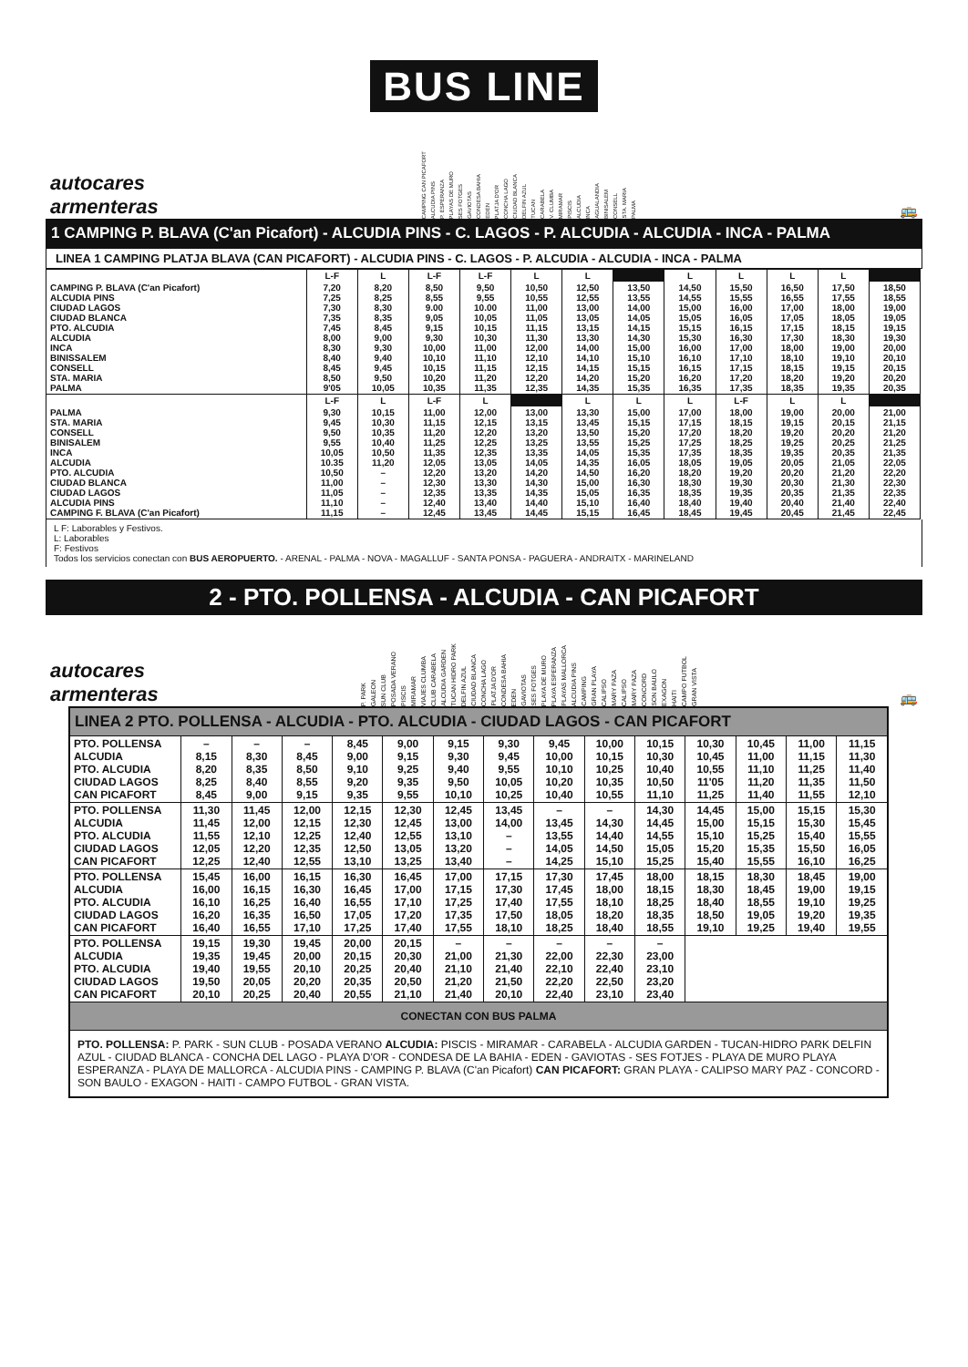BUS LINE
autocares
armenteras
CAMPING CAN PICAFORT ALCUDIA PINS P. ESPERANZA PLAYAS DE MURO SES FOTGES GAVIOTAS CONDESA BAHIA EDEN PLATJA D'OR CONCHA LAGO CIUDAD BLANCA DELFIN AZUL TUCAN CARABELA V. CLUMBA MIRAMAR PISCIS ALCUDIA INCA AGUALANDIA BINISALEM CONSELL STA. MARIA PALMA
🚌
1 CAMPING P. BLAVA (C'an Picafort) - ALCUDIA PINS - C. LAGOS - P. ALCUDIA - ALCUDIA - INCA - PALMA
LINEA 1 CAMPING PLATJA BLAVA (CAN PICAFORT) - ALCUDIA PINS - C. LAGOS - P. ALCUDIA - ALCUDIA - INCA - PALMA
| | L-F | L | L-F | L-F | L | L | | L | L | L | L | |
| --- | --- | --- | --- | --- | --- | --- | --- | --- | --- | --- | --- | --- |
| CAMPING P. BLAVA (C'an Picafort) ALCUDIA PINS CIUDAD LAGOS CIUDAD BLANCA PTO. ALCUDIA ALCUDIA INCA BINISSALEM CONSELL STA. MARIA PALMA | 7,20 7,25 7,30 7,35 7,45 8,00 8,30 8,40 8,45 8,50 9'05 | 8,20 8,25 8,30 8,35 8,45 9,00 9,30 9,40 9,45 9,50 10,05 | 8,50 8,55 9.00 9,05 9,15 9,30 10,00 10,10 10,15 10,20 10,35 | 9,50 9,55 10.00 10,05 10,15 10,30 11,00 11,10 11,15 11,20 11,35 | 10,50 10,55 11,00 11,05 11,15 11,30 12,00 12,10 12,15 12,20 12,35 | 12,50 12,55 13,00 13,05 13,15 13,30 14,00 14,10 14,15 14,20 14,35 | 13,50 13,55 14,00 14,05 14,15 14,30 15,00 15,10 15,15 15,20 15,35 | 14,50 14,55 15,00 15,05 15,15 15,30 16,00 16,10 16,15 16,20 16,35 | 15,50 15,55 16,00 16,05 16,15 16,30 17,00 17,10 17,15 17,20 17,35 | 16,50 16,55 17,00 17,05 17,15 17,30 18,00 18,10 18,15 18,20 18,35 | 17,50 17,55 18,00 18,05 18,15 18,30 19,00 19,10 19,15 19,20 19,35 | 18,50 18,55 19,00 19,05 19,15 19,30 20,00 20,10 20,15 20,20 20,35 |
| | L-F | L | L-F | L | | L | L | L | L-F | L | L | |
| PALMA STA. MARIA CONSELL BINISALEM INCA ALCUDIA PTO. ALCUDIA CIUDAD BLANCA CIUDAD LAGOS ALCUDIA PINS CAMPING F. BLAVA (C'an Picafort) | 9,30 9,45 9,50 9,55 10,05 10.35 10,50 11,00 11,05 11,10 11,15 | 10,15 10,30 10,35 10,40 10,50 11,20 – – – – – | 11,00 11,15 11,20 11,25 11,35 12,05 12,20 12,30 12,35 12,40 12,45 | 12,00 12,15 12,20 12,25 12,35 13,05 13,20 13,30 13,35 13,40 13,45 | 13,00 13,15 13,20 13,25 13,35 14,05 14,20 14,30 14,35 14,40 14,45 | 13,30 13,45 13,50 13,55 14,05 14,35 14,50 15,00 15,05 15,10 15,15 | 15,00 15,15 15,20 15,25 15,35 16,05 16,20 16,30 16,35 16,40 16,45 | 17,00 17,15 17,20 17,25 17,35 18,05 18,20 18,30 18,35 18,40 18,45 | 18,00 18,15 18,20 18,25 18,35 19,05 19,20 19,30 19,35 19,40 19,45 | 19,00 19,15 19,20 19,25 19,35 20,05 20,20 20,30 20,35 20,40 20,45 | 20,00 20,15 20,20 20,25 20,35 21,05 21,20 21,30 21,35 21,40 21,45 | 21,00 21,15 21,20 21,25 21,35 22,05 22,20 22,30 22,35 22,40 22,45 |
L F: Laborables y Festivos.
L: Laborables
F: Festivos
Todos los servicios conectan con BUS AEROPUERTO. - ARENAL - PALMA - NOVA - MAGALLUF - SANTA PONSA - PAGUERA - ANDRAITX - MARINELAND
2 - PTO. POLLENSA - ALCUDIA - CAN PICAFORT
autocares
armenteras
P. PARK GALEON SUN CLUB POSADA VERANO PISCIS MIRAMAR VIAJES CLUMBA CLUB CARABELA ALCUDIA GARDEN TUCAN HIDRO PARK DELFIN AZUL CIUDAD BLANCA CONCHA LAGO PLATJA D'OR CONDESA BAHIA EDEN GAVIOTAS SES FOTGES PLAYA DE MURO PLAYA ESPERANZA PLAYAS MALLORCA ALCUDIA PINS CAMPING GRAN PLAYA CALIPSO MARY PAZA CALIPSO MARY PAZA CONCORD SON BAULO EXAGON HAITI CAMPO FUTBOL GRAN VISTA
🚌
| LINEA 2 PTO. POLLENSA - ALCUDIA - PTO. ALCUDIA - CIUDAD LAGOS - CAN PICAFORT | | | | | | | | | | | | | | |
| --- | --- | --- | --- | --- | --- | --- | --- | --- | --- | --- | --- | --- | --- | --- |
| PTO. POLLENSA ALCUDIA PTO. ALCUDIA CIUDAD LAGOS CAN PICAFORT | – 8,15 8,20 8,25 8,45 | – 8,30 8,35 8,40 9,00 | – 8,45 8,50 8,55 9,15 | 8,45 9,00 9,10 9,20 9,35 | 9,00 9,15 9,25 9,35 9,55 | 9,15 9,30 9,40 9,50 10,10 | 9,30 9,45 9,55 10,05 10,25 | 9,45 10,00 10,10 10,20 10,40 | 10,00 10,15 10,25 10,35 10,55 | 10,15 10,30 10,40 10,50 11,10 | 10,30 10,45 10,55 11'05 11,25 | 10,45 11,00 11,10 11,20 11,40 | 11,00 11,15 11,25 11,35 11,55 | 11,15 11,30 11,40 11,50 12,10 |
| PTO. POLLENSA ALCUDIA PTO. ALCUDIA CIUDAD LAGOS CAN PICAFORT | 11,30 11,45 11,55 12,05 12,25 | 11,45 12,00 12,10 12,20 12,40 | 12,00 12,15 12,25 12,35 12,55 | 12,15 12,30 12,40 12,50 13,10 | 12,30 12,45 12,55 13,05 13,25 | 12,45 13,00 13,10 13,20 13,40 | 13,45 14,00 – – – | – 13,45 13,55 14,05 14,25 | – 14,30 14,40 14,50 15,10 | 14,30 14,45 14,55 15,05 15,25 | 14,45 15,00 15,10 15,20 15,40 | 15,00 15,15 15,25 15,35 15,55 | 15,15 15,30 15,40 15,50 16,10 | 15,30 15,45 15,55 16,05 16,25 |
| PTO. POLLENSA ALCUDIA PTO. ALCUDIA CIUDAD LAGOS CAN PICAFORT | 15,45 16,00 16,10 16,20 16,40 | 16,00 16,15 16,25 16,35 16,55 | 16,15 16,30 16,40 16,50 17,10 | 16,30 16,45 16,55 17,05 17,25 | 16,45 17,00 17,10 17,20 17,40 | 17,00 17,15 17,25 17,35 17,55 | 17,15 17,30 17,40 17,50 18,10 | 17,30 17,45 17,55 18,05 18,25 | 17,45 18,00 18,10 18,20 18,40 | 18,00 18,15 18,25 18,35 18,55 | 18,15 18,30 18,40 18,50 19,10 | 18,30 18,45 18,55 19,05 19,25 | 18,45 19,00 19,10 19,20 19,40 | 19,00 19,15 19,25 19,35 19,55 |
| PTO. POLLENSA ALCUDIA PTO. ALCUDIA CIUDAD LAGOS CAN PICAFORT | 19,15 19,35 19,40 19,50 20,10 | 19,30 19,45 19,55 20,05 20,25 | 19,45 20,00 20,10 20,20 20,40 | 20,00 20,15 20,25 20,35 20,55 | 20,15 20,30 20,40 20,50 21,10 | – 21,00 21,10 21,20 21,40 | – 21,30 21,40 21,50 20,10 | – 22,00 22,10 22,20 22,40 | – 22,30 22,40 22,50 23,10 | – 23,00 23,10 23,20 23,40 | | | | |
| CONECTAN CON BUS PALMA | | | | | | | | | | | | | | |
| PTO. POLLENSA: P. PARK - SUN CLUB - POSADA VERANO ALCUDIA: PISCIS - MIRAMAR - CARABELA - ALCUDIA GARDEN - TUCAN-HIDRO PARK DELFIN AZUL - CIUDAD BLANCA - CONCHA DEL LAGO - PLAYA D'OR - CONDESA DE LA BAHIA - EDEN - GAVIOTAS - SES FOTJES - PLAYA DE MURO PLAYA ESPERANZA - PLAYA DE MALLORCA - ALCUDIA PINS - CAMPING P. BLAVA (C'an Picafort) CAN PICAFORT: GRAN PLAYA - CALIPSO MARY PAZ - CONCORD - SON BAULO - EXAGON - HAITI - CAMPO FUTBOL - GRAN VISTA. | | | | | | | | | | | | | | |